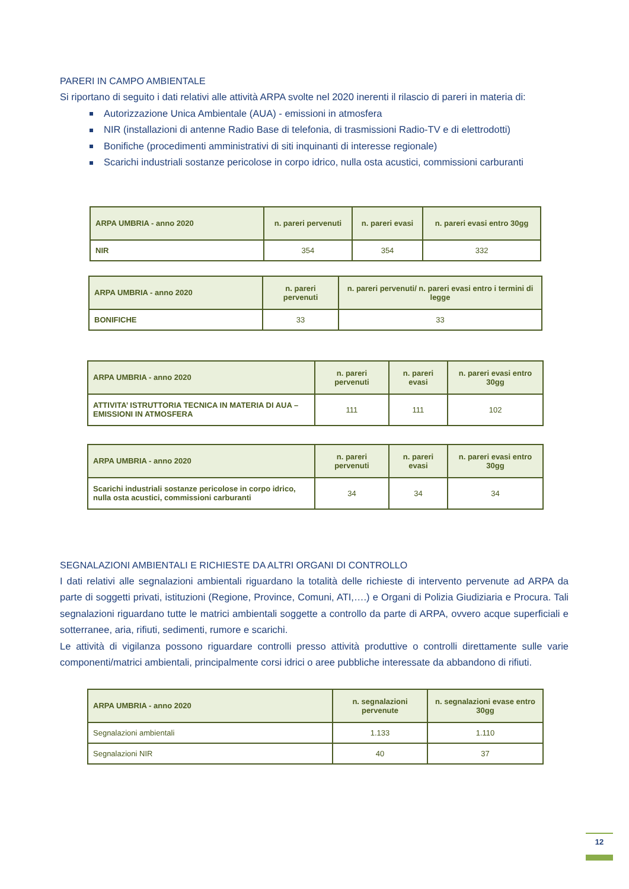PARERI IN CAMPO AMBIENTALE
Si riportano di seguito i dati relativi alle attività ARPA svolte nel 2020 inerenti il rilascio di pareri in materia di:
Autorizzazione Unica Ambientale (AUA) - emissioni in atmosfera
NIR (installazioni di antenne Radio Base di telefonia, di trasmissioni Radio-TV e di elettrodotti)
Bonifiche (procedimenti amministrativi di siti inquinanti di interesse regionale)
Scarichi industriali sostanze pericolose in corpo idrico, nulla osta acustici, commissioni carburanti
| ARPA UMBRIA - anno 2020 | n. pareri pervenuti | n. pareri evasi | n. pareri evasi entro 30gg |
| --- | --- | --- | --- |
| NIR | 354 | 354 | 332 |
| ARPA UMBRIA - anno 2020 | n. pareri pervenuti | n. pareri pervenuti/ n. pareri evasi entro i termini di legge |
| --- | --- | --- |
| BONIFICHE | 33 | 33 |
| ARPA UMBRIA - anno 2020 | n. pareri pervenuti | n. pareri evasi | n. pareri evasi entro 30gg |
| --- | --- | --- | --- |
| ATTIVITA’ ISTRUTTORIA TECNICA IN MATERIA DI AUA – EMISSIONI IN ATMOSFERA | 111 | 111 | 102 |
| ARPA UMBRIA - anno 2020 | n. pareri pervenuti | n. pareri evasi | n. pareri evasi entro 30gg |
| --- | --- | --- | --- |
| Scarichi industriali sostanze pericolose in corpo idrico, nulla osta acustici, commissioni carburanti | 34 | 34 | 34 |
SEGNALAZIONI AMBIENTALI E RICHIESTE DA ALTRI ORGANI DI CONTROLLO
I dati relativi alle segnalazioni ambientali riguardano la totalità delle richieste di intervento pervenute ad ARPA da parte di soggetti privati, istituzioni (Regione, Province, Comuni, ATI,….) e Organi di Polizia Giudiziaria e Procura. Tali segnalazioni riguardano tutte le matrici ambientali soggette a controllo da parte di ARPA, ovvero acque superficiali e sotterranee, aria, rifiuti, sedimenti, rumore e scarichi.
Le attività di vigilanza possono riguardare controlli presso attività produttive o controlli direttamente sulle varie componenti/matrici ambientali, principalmente corsi idrici o aree pubbliche interessate da abbandono di rifiuti.
| ARPA UMBRIA - anno 2020 | n. segnalazioni pervenute | n. segnalazioni evase entro 30gg |
| --- | --- | --- |
| Segnalazioni ambientali | 1.133 | 1.110 |
| Segnalazioni NIR | 40 | 37 |
12